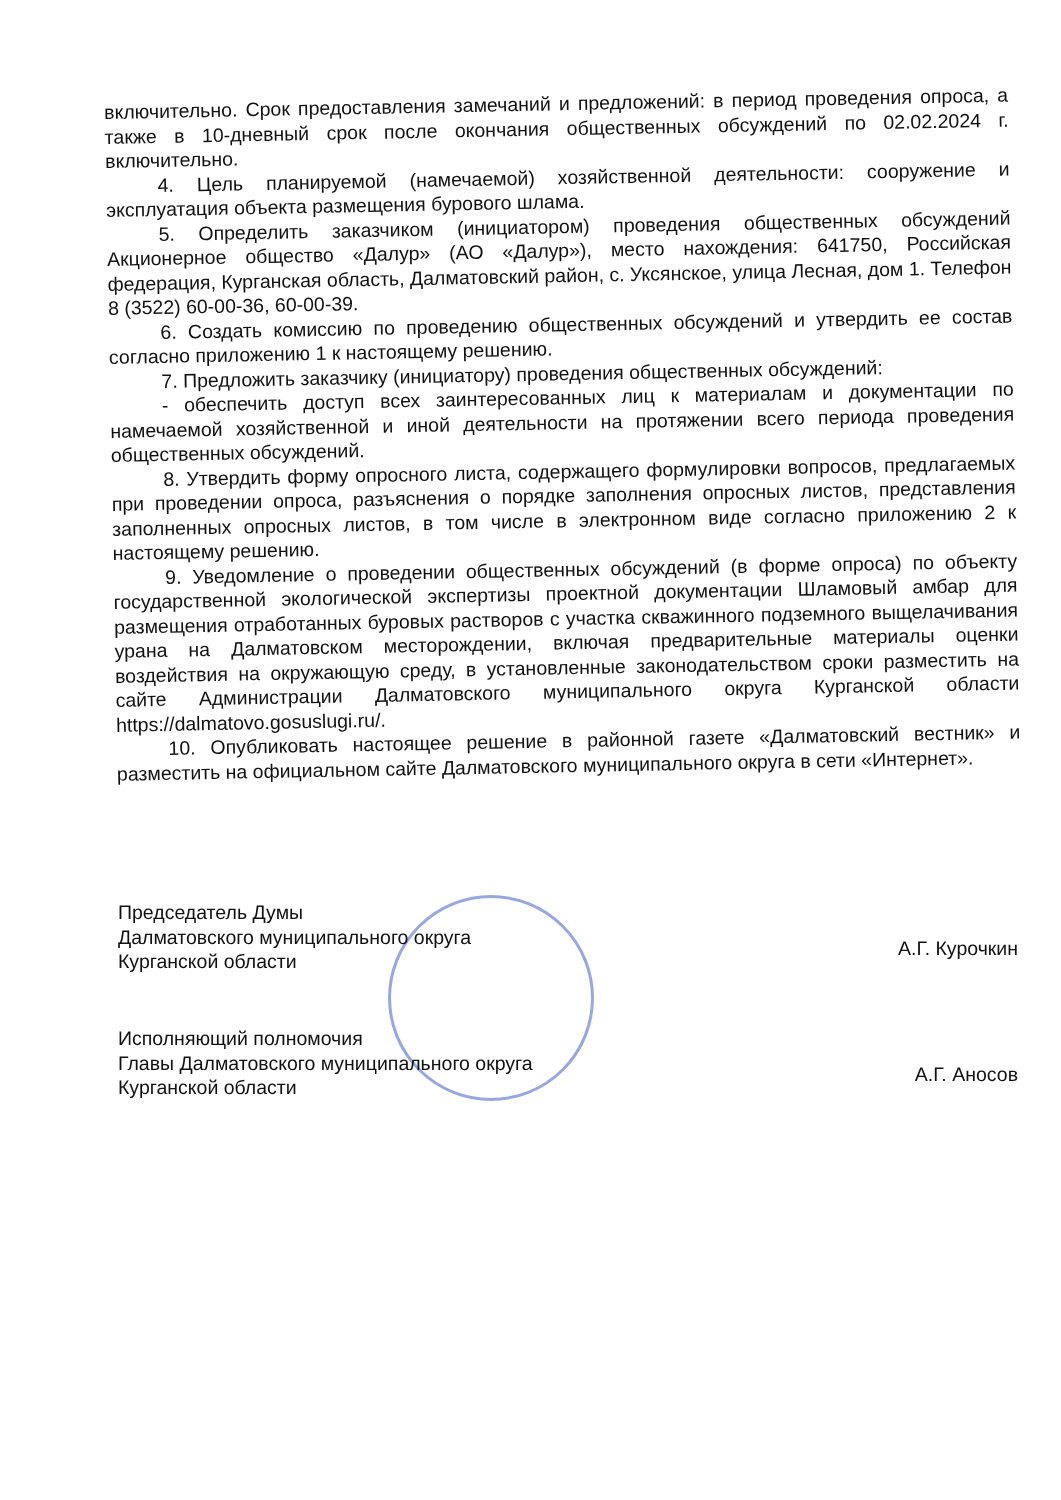включительно. Срок предоставления замечаний и предложений: в период проведения опроса, а также в 10-дневный срок после окончания общественных обсуждений по 02.02.2024 г. включительно.
4. Цель планируемой (намечаемой) хозяйственной деятельности: сооружение и эксплуатация объекта размещения бурового шлама.
5. Определить заказчиком (инициатором) проведения общественных обсуждений Акционерное общество «Далур» (АО «Далур»), место нахождения: 641750, Российская федерация, Курганская область, Далматовский район, с. Уксянское, улица Лесная, дом 1. Телефон 8 (3522) 60-00-36, 60-00-39.
6. Создать комиссию по проведению общественных обсуждений и утвердить ее состав согласно приложению 1 к настоящему решению.
7. Предложить заказчику (инициатору) проведения общественных обсуждений:
- обеспечить доступ всех заинтересованных лиц к материалам и документации по намечаемой хозяйственной и иной деятельности на протяжении всего периода проведения общественных обсуждений.
8. Утвердить форму опросного листа, содержащего формулировки вопросов, предлагаемых при проведении опроса, разъяснения о порядке заполнения опросных листов, представления заполненных опросных листов, в том числе в электронном виде согласно приложению 2 к настоящему решению.
9. Уведомление о проведении общественных обсуждений (в форме опроса) по объекту государственной экологической экспертизы проектной документации Шламовый амбар для размещения отработанных буровых растворов с участка скважинного подземного выщелачивания урана на Далматовском месторождении, включая предварительные материалы оценки воздействия на окружающую среду, в установленные законодательством сроки разместить на сайте Администрации Далматовского муниципального округа Курганской области https://dalmatovo.gosuslugi.ru/.
10. Опубликовать настоящее решение в районной газете «Далматовский вестник» и разместить на официальном сайте Далматовского муниципального округа в сети «Интернет».
Председатель Думы
Далматовского муниципального округа
Курганской области
А.Г. Курочкин
Исполняющий полномочия
Главы Далматовского муниципального округа
Курганской области
А.Г. Аносов